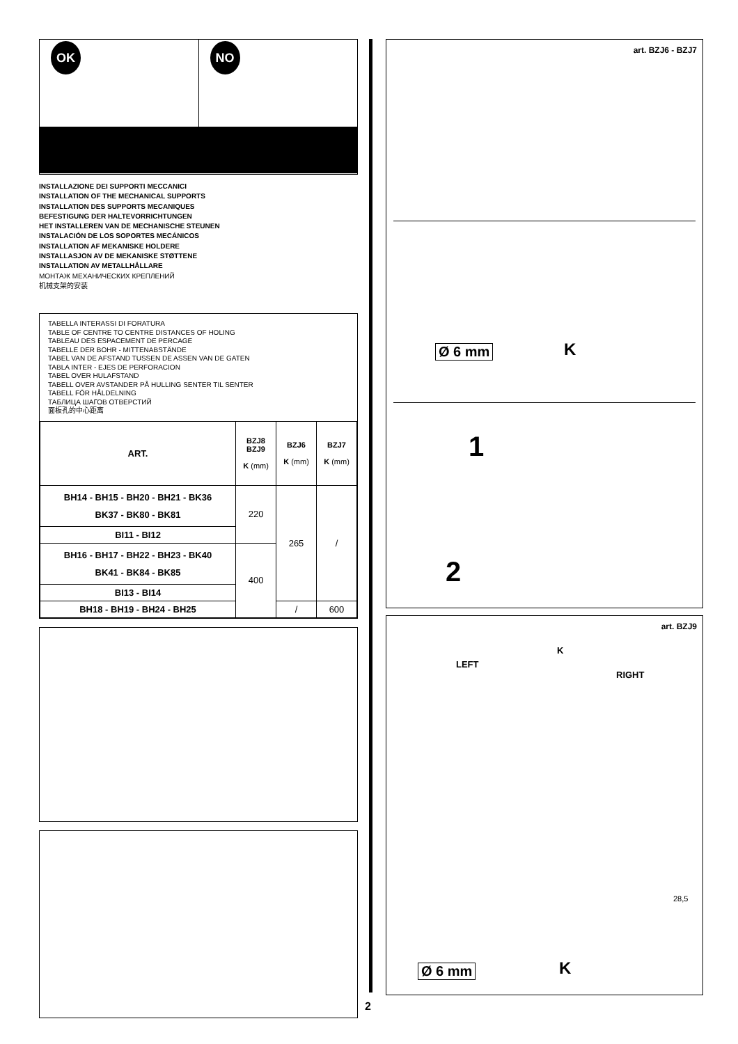OK NO
INSTALLAZIONE DEI SUPPORTI MECCANICI
INSTALLATION OF THE MECHANICAL SUPPORTS
INSTALLATION DES SUPPORTS MECANIQUES
BEFESTIGUNG DER HALTEVORRICHTUNGEN
HET INSTALLEREN VAN DE MECHANISCHE STEUNEN
INSTALACIÓN DE LOS SOPORTES MECÁNICOS
INSTALLATION AF MEKANISKE HOLDERE
INSTALLASJON AV DE MEKANISKE STØTTENE
INSTALLATION AV METALLHÅLLARE
МОНТАЖ МЕХАНИЧЕСКИХ КРЕПЛЕНИЙ
机械支架的安装
TABELLA INTERASSI DI FORATURA
TABLE OF CENTRE TO CENTRE DISTANCES OF HOLING
TABLEAU DES ESPACEMENT DE PERCAGE
TABELLE DER BOHR - MITTENABSTÄNDE
TABEL VAN DE AFSTAND TUSSEN DE ASSEN VAN DE GATEN
TABLA INTER - EJES DE PERFORACION
TABEL OVER HULAFSTAND
TABELL OVER AVSTANDER PÅ HULLING SENTER TIL SENTER
TABELL FÖR HÅLDELNING
ТАБЛИЦА ШАГОВ ОТВЕРСТИЙ
面板孔的中心距离
| ART. | BZJ8 BZJ9 K (mm) | BZJ6 K (mm) | BZJ7 K (mm) |
| --- | --- | --- | --- |
| BH14 - BH15 - BH20 - BH21 - BK36 BK37 - BK80 - BK81 | 220 | 265 | / |
| BI11 - BI12 | | | |
| BH16 - BH17 - BH22 - BH23 - BK40 BK41 - BK84 - BK85 | 400 | | |
| BI13 - BI14 | | | |
| BH18 - BH19 - BH24 - BH25 | | / | 600 |
2
art. BZJ6 - BZJ7
Ø 6 mm K
1
2
art. BZJ9
K
LEFT
RIGHT
28,5
Ø 6 mm K